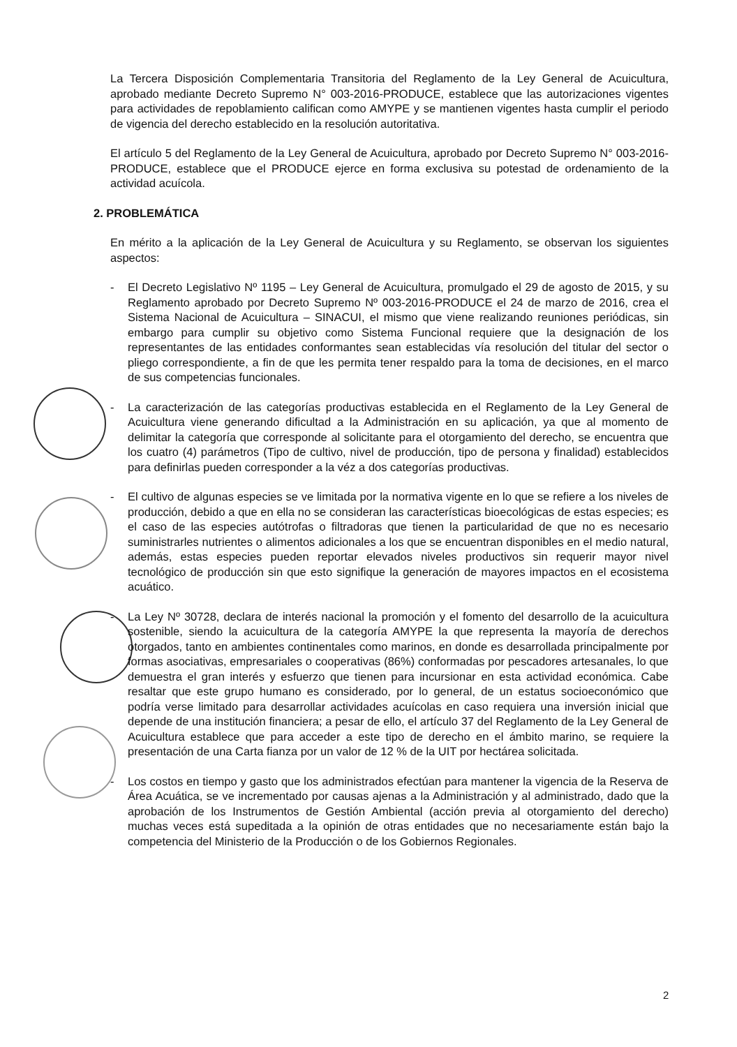La Tercera Disposición Complementaria Transitoria del Reglamento de la Ley General de Acuicultura, aprobado mediante Decreto Supremo N° 003-2016-PRODUCE, establece que las autorizaciones vigentes para actividades de repoblamiento califican como AMYPE y se mantienen vigentes hasta cumplir el periodo de vigencia del derecho establecido en la resolución autoritativa.
El artículo 5 del Reglamento de la Ley General de Acuicultura, aprobado por Decreto Supremo N° 003-2016-PRODUCE, establece que el PRODUCE ejerce en forma exclusiva su potestad de ordenamiento de la actividad acuícola.
2. PROBLEMÁTICA
En mérito a la aplicación de la Ley General de Acuicultura y su Reglamento, se observan los siguientes aspectos:
- El Decreto Legislativo Nº 1195 – Ley General de Acuicultura, promulgado el 29 de agosto de 2015, y su Reglamento aprobado por Decreto Supremo Nº 003-2016-PRODUCE el 24 de marzo de 2016, crea el Sistema Nacional de Acuicultura – SINACUI, el mismo que viene realizando reuniones periódicas, sin embargo para cumplir su objetivo como Sistema Funcional requiere que la designación de los representantes de las entidades conformantes sean establecidas vía resolución del titular del sector o pliego correspondiente, a fin de que les permita tener respaldo para la toma de decisiones, en el marco de sus competencias funcionales.
- La caracterización de las categorías productivas establecida en el Reglamento de la Ley General de Acuicultura viene generando dificultad a la Administración en su aplicación, ya que al momento de delimitar la categoría que corresponde al solicitante para el otorgamiento del derecho, se encuentra que los cuatro (4) parámetros (Tipo de cultivo, nivel de producción, tipo de persona y finalidad) establecidos para definirlas pueden corresponder a la véz a dos categorías productivas.
- El cultivo de algunas especies se ve limitada por la normativa vigente en lo que se refiere a los niveles de producción, debido a que en ella no se consideran las características bioecológicas de estas especies; es el caso de las especies autótrofas o filtradoras que tienen la particularidad de que no es necesario suministrarles nutrientes o alimentos adicionales a los que se encuentran disponibles en el medio natural, además, estas especies pueden reportar elevados niveles productivos sin requerir mayor nivel tecnológico de producción sin que esto signifique la generación de mayores impactos en el ecosistema acuático.
- La Ley Nº 30728, declara de interés nacional la promoción y el fomento del desarrollo de la acuicultura sostenible, siendo la acuicultura de la categoría AMYPE la que representa la mayoría de derechos otorgados, tanto en ambientes continentales como marinos, en donde es desarrollada principalmente por formas asociativas, empresariales o cooperativas (86%) conformadas por pescadores artesanales, lo que demuestra el gran interés y esfuerzo que tienen para incursionar en esta actividad económica. Cabe resaltar que este grupo humano es considerado, por lo general, de un estatus socioeconómico que podría verse limitado para desarrollar actividades acuícolas en caso requiera una inversión inicial que depende de una institución financiera; a pesar de ello, el artículo 37 del Reglamento de la Ley General de Acuicultura establece que para acceder a este tipo de derecho en el ámbito marino, se requiere la presentación de una Carta fianza por un valor de 12 % de la UIT por hectárea solicitada.
- Los costos en tiempo y gasto que los administrados efectúan para mantener la vigencia de la Reserva de Área Acuática, se ve incrementado por causas ajenas a la Administración y al administrado, dado que la aprobación de los Instrumentos de Gestión Ambiental (acción previa al otorgamiento del derecho) muchas veces está supeditada a la opinión de otras entidades que no necesariamente están bajo la competencia del Ministerio de la Producción o de los Gobiernos Regionales.
2